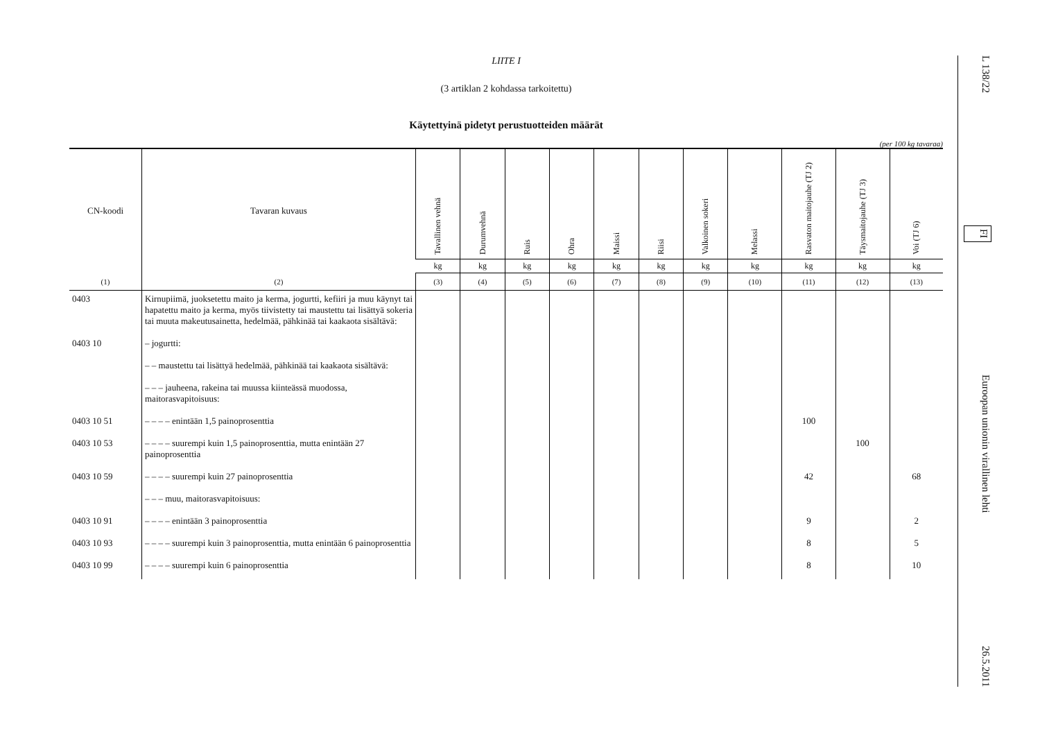LIITE I
(3 artiklan 2 kohdassa tarkoitettu)
Käytettyinä pidetyt perustuotteiden määrät
(per 100 kg tavaraa)
| CN-koodi | Tavaran kuvaus | Tavallinen vehnä | Durumvehnä | Ruis | Ohra | Maissi | Riisi | Valkoinen sokeri | Melassi | Rasvaton maitojauhe (TJ 2) | Täysmaitojauhe (TJ 3) | Voi (TJ 6) |
| --- | --- | --- | --- | --- | --- | --- | --- | --- | --- | --- | --- | --- |
| | | kg | kg | kg | kg | kg | kg | kg | kg | kg | kg | kg |
| (1) | (2) | (3) | (4) | (5) | (6) | (7) | (8) | (9) | (10) | (11) | (12) | (13) |
| 0403 | Kirnupiimä, juoksetettu maito ja kerma, jogurtti, kefiiri ja muu käynyt tai hapatettu maito ja kerma, myös tiivistetty tai maustettu tai lisättyä sokeria tai muuta makeutusainetta, hedelmää, pähkinää tai kaakaota sisältävä: | | | | | | | | | | | |
| 0403 10 | – jogurtti: | | | | | | | | | | | |
| | – – maustettu tai lisättyä hedelmää, pähkinää tai kaakaota sisältävä: | | | | | | | | | | | |
| | – – – jauheena, rakeina tai muussa kiinteässä muodossa, maitorasvapitoisuus: | | | | | | | | | | | |
| 0403 10 51 | – – – – enintään 1,5 painoprosenttia | | | | | | | | | 100 | | |
| 0403 10 53 | – – – – suurempi kuin 1,5 painoprosenttia, mutta enintään 27 painoprosenttia | | | | | | | | | | 100 | |
| 0403 10 59 | – – – – suurempi kuin 27 painoprosenttia | | | | | | | | | 42 | | 68 |
| | – – – muu, maitorasvapitoisuus: | | | | | | | | | | | |
| 0403 10 91 | – – – – enintään 3 painoprosenttia | | | | | | | | | 9 | | 2 |
| 0403 10 93 | – – – – suurempi kuin 3 painoprosenttia, mutta enintään 6 painoprosenttia | | | | | | | | | 8 | | 5 |
| 0403 10 99 | – – – – suurempi kuin 6 painoprosenttia | | | | | | | | | 8 | | 10 |
L 138/22 FI Euroopan unionin virallinen lehti 26.5.2011